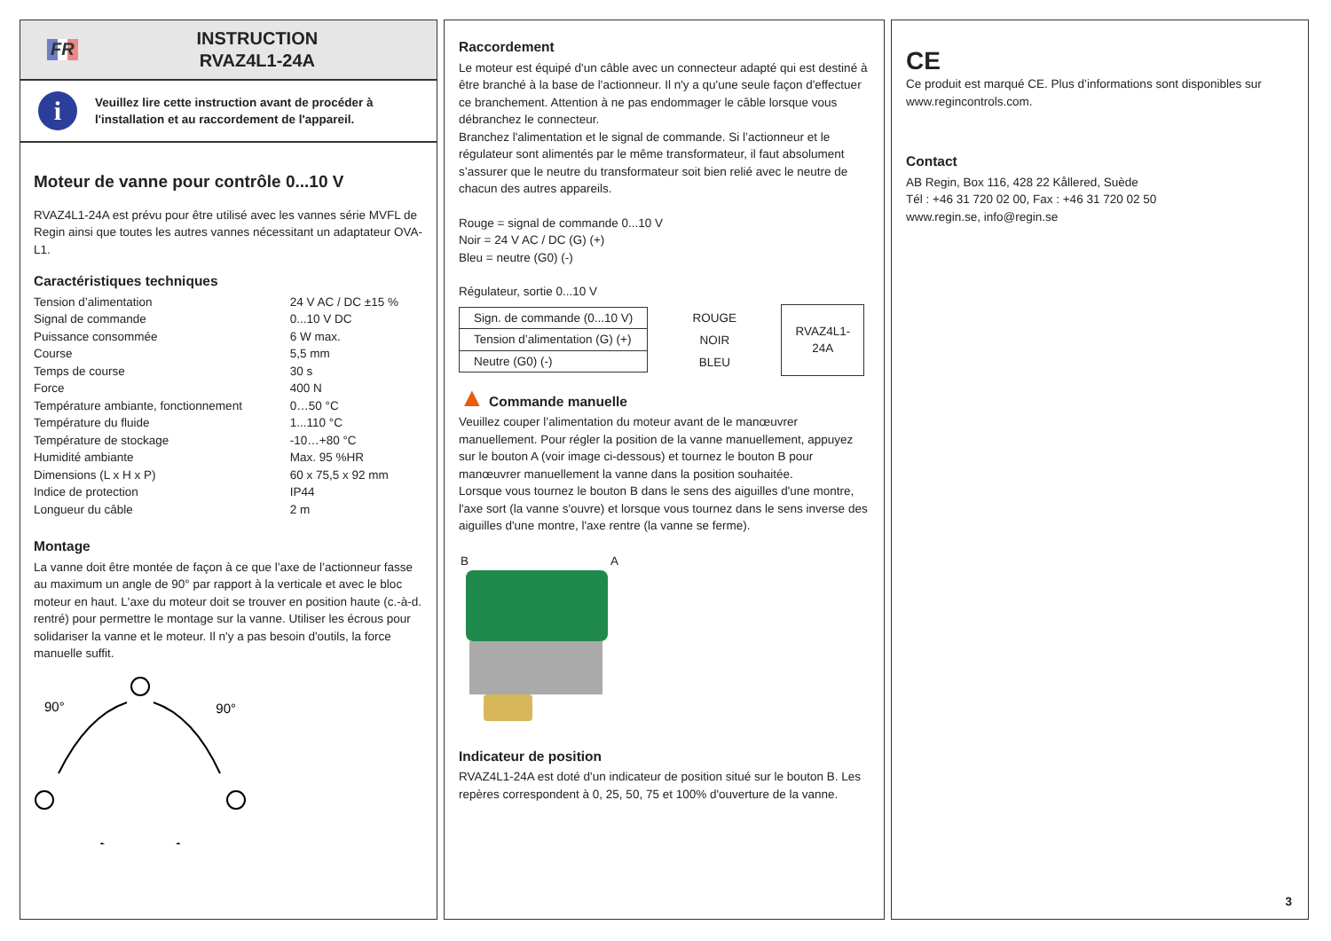FR
INSTRUCTION
RVAZ4L1-24A
i
Veuillez lire cette instruction avant de procéder à l'installation et au raccordement de l'appareil.
Moteur de vanne pour contrôle 0...10 V
RVAZ4L1-24A est prévu pour être utilisé avec les vannes série MVFL de Regin ainsi que toutes les autres vannes nécessitant un adaptateur OVA-L1.
Caractéristiques techniques
| Tension d’alimentation | 24 V AC / DC ±15 % |
| Signal de commande | 0...10 V DC |
| Puissance consommée | 6 W max. |
| Course | 5,5 mm |
| Temps de course | 30 s |
| Force | 400 N |
| Température ambiante, fonctionnement | 0…50 °C |
| Température du fluide | 1...110 °C |
| Température de stockage | -10…+80 °C |
| Humidité ambiante | Max. 95 %HR |
| Dimensions (L x H x P) | 60 x 75,5 x 92 mm |
| Indice de protection | IP44 |
| Longueur du câble | 2 m |
Montage
La vanne doit être montée de façon à ce que l’axe de l’actionneur fasse au maximum un angle de 90° par rapport à la verticale et avec le bloc moteur en haut. L'axe du moteur doit se trouver en position haute (c.-à-d. rentré) pour permettre le montage sur la vanne. Utiliser les écrous pour solidariser la vanne et le moteur. Il n'y a pas besoin d'outils, la force manuelle suffit.
90°
90°
Raccordement
Le moteur est équipé d'un câble avec un connecteur adapté qui est destiné à être branché à la base de l'actionneur. Il n'y a qu'une seule façon d'effectuer ce branchement. Attention à ne pas endommager le câble lorsque vous débranchez le connecteur.
Branchez l'alimentation et le signal de commande. Si l’actionneur et le régulateur sont alimentés par le même transformateur, il faut absolument s’assurer que le neutre du transformateur soit bien relié avec le neutre de chacun des autres appareils.
Rouge = signal de commande 0...10 V
Noir = 24 V AC / DC (G) (+)
Bleu = neutre (G0) (-)
Régulateur, sortie 0...10 V
| Sign. de commande (0...10 V) |
| Tension d’alimentation (G) (+) |
| Neutre (G0) (-) |
ROUGE
NOIR
BLEU
RVAZ4L1-24A
▲ Commande manuelle
Veuillez couper l’alimentation du moteur avant de le manœuvrer manuellement. Pour régler la position de la vanne manuellement, appuyez sur le bouton A (voir image ci-dessous) et tournez le bouton B pour manœuvrer manuellement la vanne dans la position souhaitée.
Lorsque vous tournez le bouton B dans le sens des aiguilles d'une montre, l'axe sort (la vanne s'ouvre) et lorsque vous tournez dans le sens inverse des aiguilles d'une montre, l'axe rentre (la vanne se ferme).
B A
Indicateur de position
RVAZ4L1-24A est doté d'un indicateur de position situé sur le bouton B. Les repères correspondent à 0, 25, 50, 75 et 100% d'ouverture de la vanne.
CE
Ce produit est marqué CE. Plus d’informations sont disponibles sur www.regincontrols.com.
Contact
AB Regin, Box 116, 428 22 Kållered, Suède
Tél : +46 31 720 02 00, Fax : +46 31 720 02 50
www.regin.se, info@regin.se
3